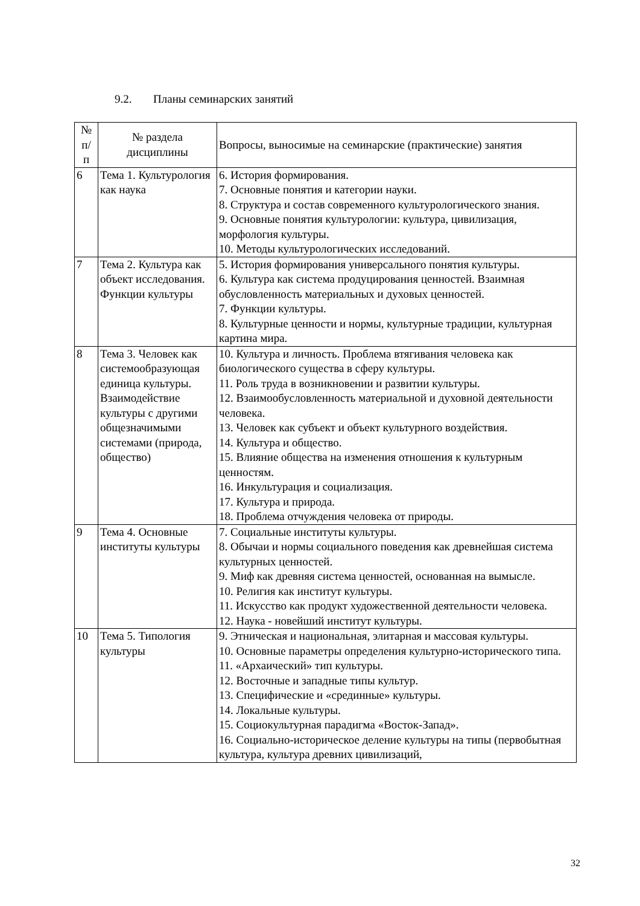9.2. Планы семинарских занятий
| № п/ п | № раздела дисциплины | Вопросы, выносимые на семинарские (практические) занятия |
| --- | --- | --- |
| 6 | Тема 1. Культурология как наука | 6. История формирования. 7. Основные понятия и категории науки. 8. Структура и состав современного культурологического знания. 9. Основные понятия культурологии: культура, цивилизация, морфология культуры. 10. Методы культурологических исследований. |
| 7 | Тема 2. Культура как объект исследования. Функции культуры | 5. История формирования универсального понятия культуры. 6. Культура как система продуцирования ценностей. Взаимная обусловленность материальных и духовых ценностей. 7. Функции культуры. 8. Культурные ценности и нормы, культурные традиции, культурная картина мира. |
| 8 | Тема 3. Человек как системообразующая единица культуры. Взаимодействие культуры с другими общезначимыми системами (природа, общество) | 10. Культура и личность. Проблема втягивания человека как биологического существа в сферу культуры. 11. Роль труда в возникновении и развитии культуры. 12. Взаимообусловленность материальной и духовной деятельности человека. 13. Человек как субъект и объект культурного воздействия. 14. Культура и общество. 15. Влияние общества на изменения отношения к культурным ценностям. 16. Инкультурация и социализация. 17. Культура и природа. 18. Проблема отчуждения человека от природы. |
| 9 | Тема 4. Основные институты культуры | 7. Социальные институты культуры. 8. Обычаи и нормы социального поведения как древнейшая система культурных ценностей. 9. Миф как древняя система ценностей, основанная на вымысле. 10. Религия как институт культуры. 11. Искусство как продукт художественной деятельности человека. 12. Наука - новейший институт культуры. |
| 10 | Тема 5. Типология культуры | 9. Этническая и национальная, элитарная и массовая культуры. 10. Основные параметры определения культурно-исторического типа. 11. «Архаический» тип культуры. 12. Восточные и западные типы культур. 13. Специфические и «срединные» культуры. 14. Локальные культуры. 15. Социокультурная парадигма «Восток-Запад». 16. Социально-историческое деление культуры на типы (первобытная культура, культура древних цивилизаций, |
32